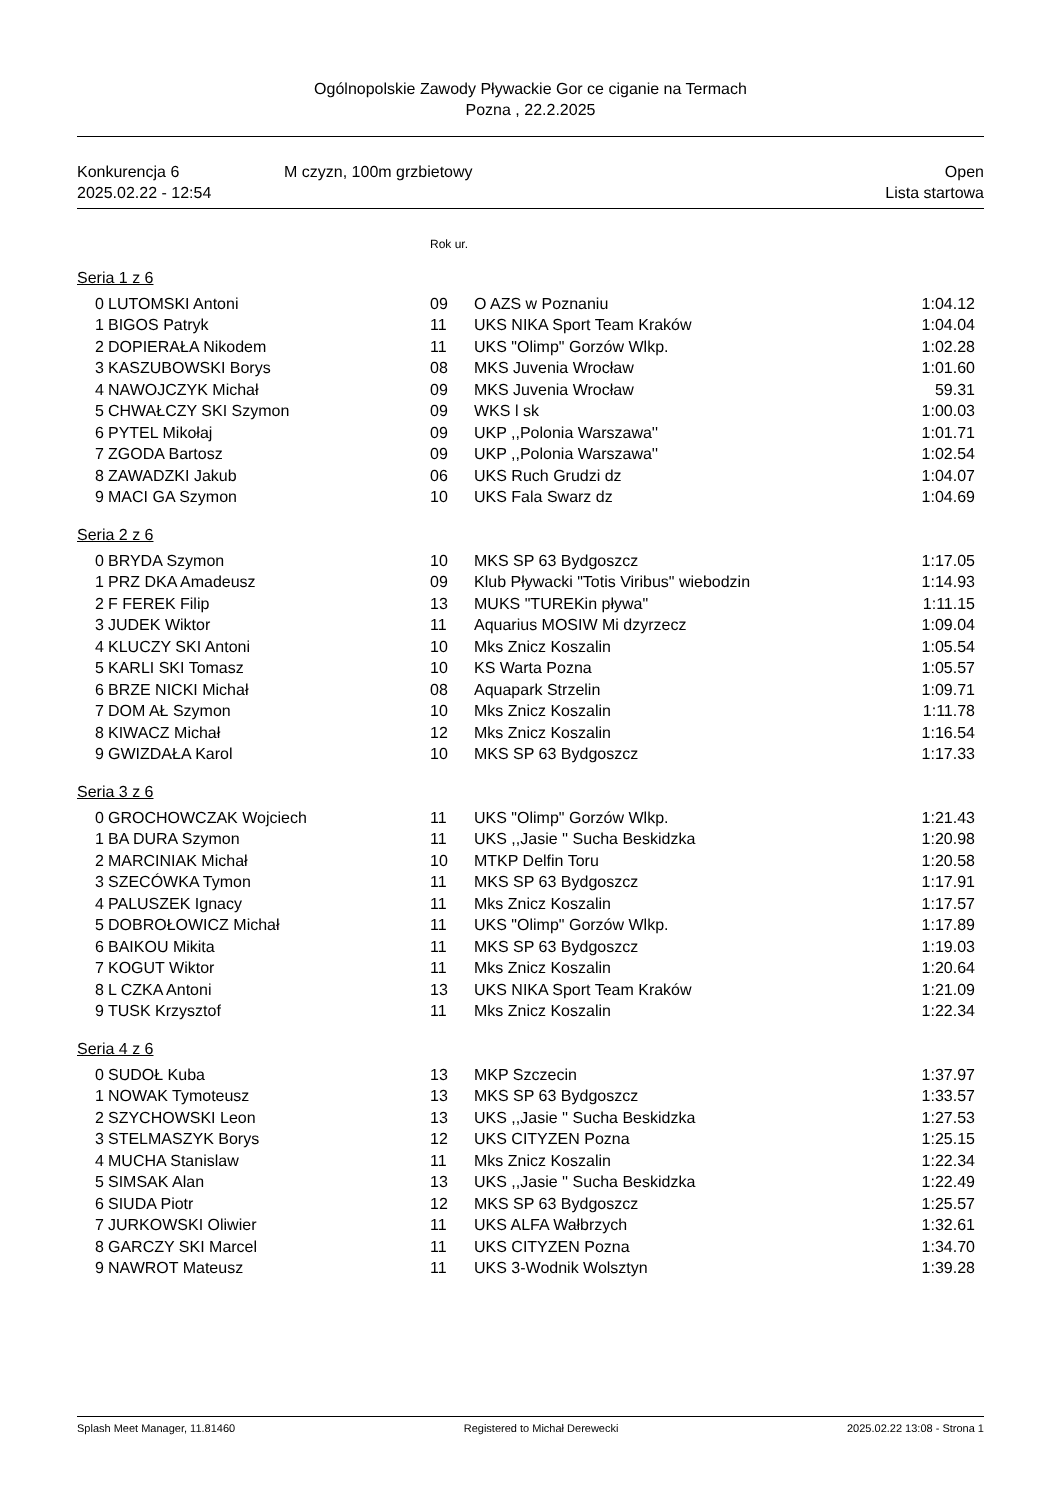Ogólnopolskie Zawody Pływackie Gor ce ciganie na Termach
Pozna , 22.2.2025
Konkurencja 6
2025.02.22 - 12:54
M czyzn, 100m grzbietowy Open
Lista startowa
Rok ur.
Seria 1 z 6
| 0 | LUTOMSKI Antoni | 09 | O AZS w Poznaniu | 1:04.12 |
| 1 | BIGOS Patryk | 11 | UKS NIKA Sport Team Kraków | 1:04.04 |
| 2 | DOPIERAŁA Nikodem | 11 | UKS "Olimp" Gorzów Wlkp. | 1:02.28 |
| 3 | KASZUBOWSKI Borys | 08 | MKS Juvenia Wrocław | 1:01.60 |
| 4 | NAWOJCZYK Michał | 09 | MKS Juvenia Wrocław | 59.31 |
| 5 | CHWAŁCZY SKI Szymon | 09 | WKS l sk | 1:00.03 |
| 6 | PYTEL Mikołaj | 09 | UKP ,,Polonia Warszawa'' | 1:01.71 |
| 7 | ZGODA Bartosz | 09 | UKP ,,Polonia Warszawa'' | 1:02.54 |
| 8 | ZAWADZKI Jakub | 06 | UKS Ruch Grudzi dz | 1:04.07 |
| 9 | MACI GA Szymon | 10 | UKS Fala Swarz dz | 1:04.69 |
Seria 2 z 6
| 0 | BRYDA Szymon | 10 | MKS SP 63 Bydgoszcz | 1:17.05 |
| 1 | PRZ DKA Amadeusz | 09 | Klub Pływacki "Totis Viribus" wiebodzin | 1:14.93 |
| 2 | F FEREK Filip | 13 | MUKS "TUREKin pływa" | 1:11.15 |
| 3 | JUDEK Wiktor | 11 | Aquarius MOSIW Mi dzyrzecz | 1:09.04 |
| 4 | KLUCZY SKI Antoni | 10 | Mks Znicz Koszalin | 1:05.54 |
| 5 | KARLI SKI Tomasz | 10 | KS Warta Pozna | 1:05.57 |
| 6 | BRZE NICKI Michał | 08 | Aquapark Strzelin | 1:09.71 |
| 7 | DOM AŁ Szymon | 10 | Mks Znicz Koszalin | 1:11.78 |
| 8 | KIWACZ Michał | 12 | Mks Znicz Koszalin | 1:16.54 |
| 9 | GWIZDAŁA Karol | 10 | MKS SP 63 Bydgoszcz | 1:17.33 |
Seria 3 z 6
| 0 | GROCHOWCZAK Wojciech | 11 | UKS "Olimp" Gorzów Wlkp. | 1:21.43 |
| 1 | BA DURA Szymon | 11 | UKS ,,Jasie '' Sucha Beskidzka | 1:20.98 |
| 2 | MARCINIAK Michał | 10 | MTKP Delfin Toru | 1:20.58 |
| 3 | SZECÓWKA Tymon | 11 | MKS SP 63 Bydgoszcz | 1:17.91 |
| 4 | PALUSZEK Ignacy | 11 | Mks Znicz Koszalin | 1:17.57 |
| 5 | DOBROŁOWICZ Michał | 11 | UKS "Olimp" Gorzów Wlkp. | 1:17.89 |
| 6 | BAIKOU Mikita | 11 | MKS SP 63 Bydgoszcz | 1:19.03 |
| 7 | KOGUT Wiktor | 11 | Mks Znicz Koszalin | 1:20.64 |
| 8 | L CZKA Antoni | 13 | UKS NIKA Sport Team Kraków | 1:21.09 |
| 9 | TUSK Krzysztof | 11 | Mks Znicz Koszalin | 1:22.34 |
Seria 4 z 6
| 0 | SUDOŁ Kuba | 13 | MKP Szczecin | 1:37.97 |
| 1 | NOWAK Tymoteusz | 13 | MKS SP 63 Bydgoszcz | 1:33.57 |
| 2 | SZYCHOWSKI Leon | 13 | UKS ,,Jasie '' Sucha Beskidzka | 1:27.53 |
| 3 | STELMASZYK Borys | 12 | UKS CITYZEN Pozna | 1:25.15 |
| 4 | MUCHA Stanislaw | 11 | Mks Znicz Koszalin | 1:22.34 |
| 5 | SIMSAK Alan | 13 | UKS ,,Jasie '' Sucha Beskidzka | 1:22.49 |
| 6 | SIUDA Piotr | 12 | MKS SP 63 Bydgoszcz | 1:25.57 |
| 7 | JURKOWSKI Oliwier | 11 | UKS ALFA Wałbrzych | 1:32.61 |
| 8 | GARCZY SKI Marcel | 11 | UKS CITYZEN Pozna | 1:34.70 |
| 9 | NAWROT Mateusz | 11 | UKS 3-Wodnik Wolsztyn | 1:39.28 |
Splash Meet Manager, 11.81460 Registered to Michał Derewecki 2025.02.22 13:08 - Strona 1